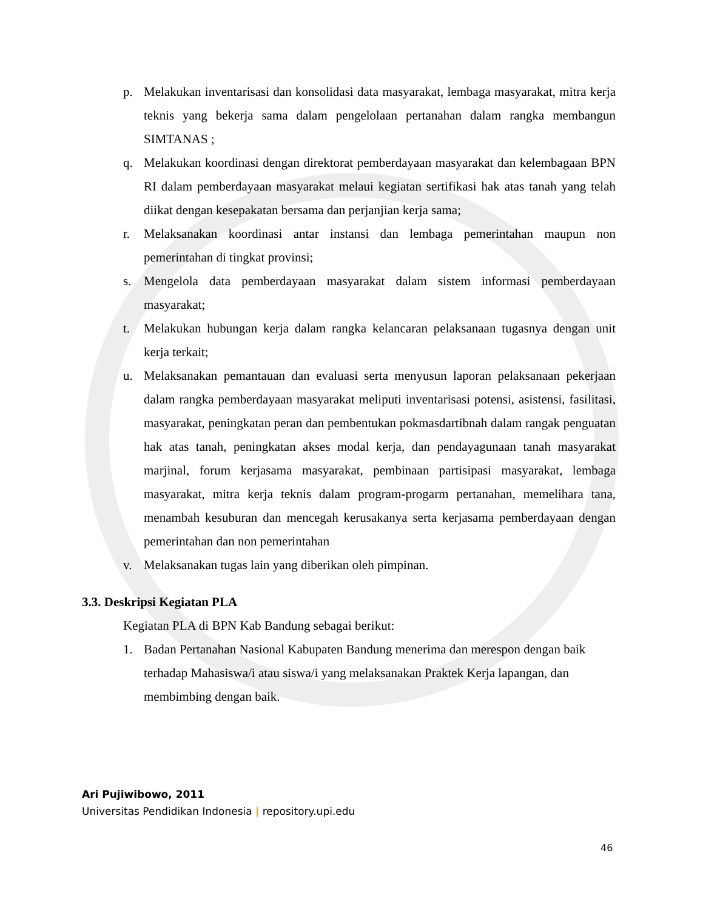p. Melakukan inventarisasi dan konsolidasi data masyarakat, lembaga masyarakat, mitra kerja teknis yang bekerja sama dalam pengelolaan pertanahan dalam rangka membangun SIMTANAS ;
q. Melakukan koordinasi dengan direktorat pemberdayaan masyarakat dan kelembagaan BPN RI dalam pemberdayaan masyarakat melaui kegiatan sertifikasi hak atas tanah yang telah diikat dengan kesepakatan bersama dan perjanjian kerja sama;
r. Melaksanakan koordinasi antar instansi dan lembaga pemerintahan maupun non pemerintahan di tingkat provinsi;
s. Mengelola data pemberdayaan masyarakat dalam sistem informasi pemberdayaan masyarakat;
t. Melakukan hubungan kerja dalam rangka kelancaran pelaksanaan tugasnya dengan unit kerja terkait;
u. Melaksanakan pemantauan dan evaluasi serta menyusun laporan pelaksanaan pekerjaan dalam rangka pemberdayaan masyarakat meliputi inventarisasi potensi, asistensi, fasilitasi, masyarakat, peningkatan peran dan pembentukan pokmasdartibnah dalam rangak penguatan hak atas tanah, peningkatan akses modal kerja, dan pendayagunaan tanah masyarakat marjinal, forum kerjasama masyarakat, pembinaan partisipasi masyarakat, lembaga masyarakat, mitra kerja teknis dalam program-progarm pertanahan, memelihara tana, menambah kesuburan dan mencegah kerusakanya serta kerjasama pemberdayaan dengan pemerintahan dan non pemerintahan
v. Melaksanakan tugas lain yang diberikan oleh pimpinan.
3.3. Deskripsi Kegiatan PLA
Kegiatan PLA di BPN Kab Bandung sebagai berikut:
1. Badan Pertanahan Nasional Kabupaten Bandung menerima dan merespon dengan baik terhadap Mahasiswa/i atau siswa/i yang melaksanakan Praktek Kerja lapangan, dan membimbing dengan baik.
Ari Pujiwibowo, 2011
Universitas Pendidikan Indonesia | repository.upi.edu
46